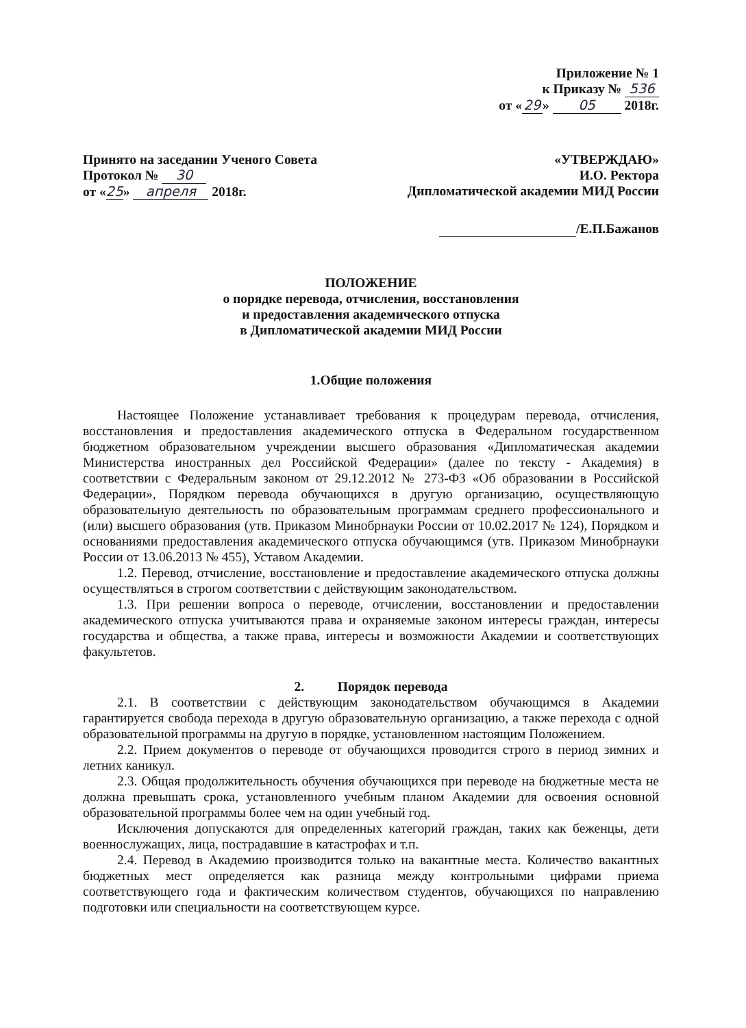Приложение № 1
к Приказу № 536
от « 29 » 05 2018г.
Принято на заседании Ученого Совета
Протокол № 30
от « 25 » апреля 2018г.
«УТВЕРЖДАЮ»
И.О. Ректора
Дипломатической академии МИД России
/Е.П.Бажанов
ПОЛОЖЕНИЕ
о порядке перевода, отчисления, восстановления
и предоставления академического отпуска
в Дипломатической академии МИД России
1.Общие положения
Настоящее Положение устанавливает требования к процедурам перевода, отчисления, восстановления и предоставления академического отпуска в Федеральном государственном бюджетном образовательном учреждении высшего образования «Дипломатическая академии Министерства иностранных дел Российской Федерации» (далее по тексту - Академия) в соответствии с Федеральным законом от 29.12.2012 № 273-ФЗ «Об образовании в Российской Федерации», Порядком перевода обучающихся в другую организацию, осуществляющую образовательную деятельность по образовательным программам среднего профессионального и (или) высшего образования (утв. Приказом Минобрнауки России от 10.02.2017 № 124), Порядком и основаниями предоставления академического отпуска обучающимся (утв. Приказом Минобрнауки России от 13.06.2013 № 455), Уставом Академии.
1.2. Перевод, отчисление, восстановление и предоставление академического отпуска должны осуществляться в строгом соответствии с действующим законодательством.
1.3. При решении вопроса о переводе, отчислении, восстановлении и предоставлении академического отпуска учитываются права и охраняемые законом интересы граждан, интересы государства и общества, а также права, интересы и возможности Академии и соответствующих факультетов.
2. Порядок перевода
2.1. В соответствии с действующим законодательством обучающимся в Академии гарантируется свобода перехода в другую образовательную организацию, а также перехода с одной образовательной программы на другую в порядке, установленном настоящим Положением.
2.2. Прием документов о переводе от обучающихся проводится строго в период зимних и летних каникул.
2.3. Общая продолжительность обучения обучающихся при переводе на бюджетные места не должна превышать срока, установленного учебным планом Академии для освоения основной образовательной программы более чем на один учебный год.
Исключения допускаются для определенных категорий граждан, таких как беженцы, дети военнослужащих, лица, пострадавшие в катастрофах и т.п.
2.4. Перевод в Академию производится только на вакантные места. Количество вакантных бюджетных мест определяется как разница между контрольными цифрами приема соответствующего года и фактическим количеством студентов, обучающихся по направлению подготовки или специальности на соответствующем курсе.